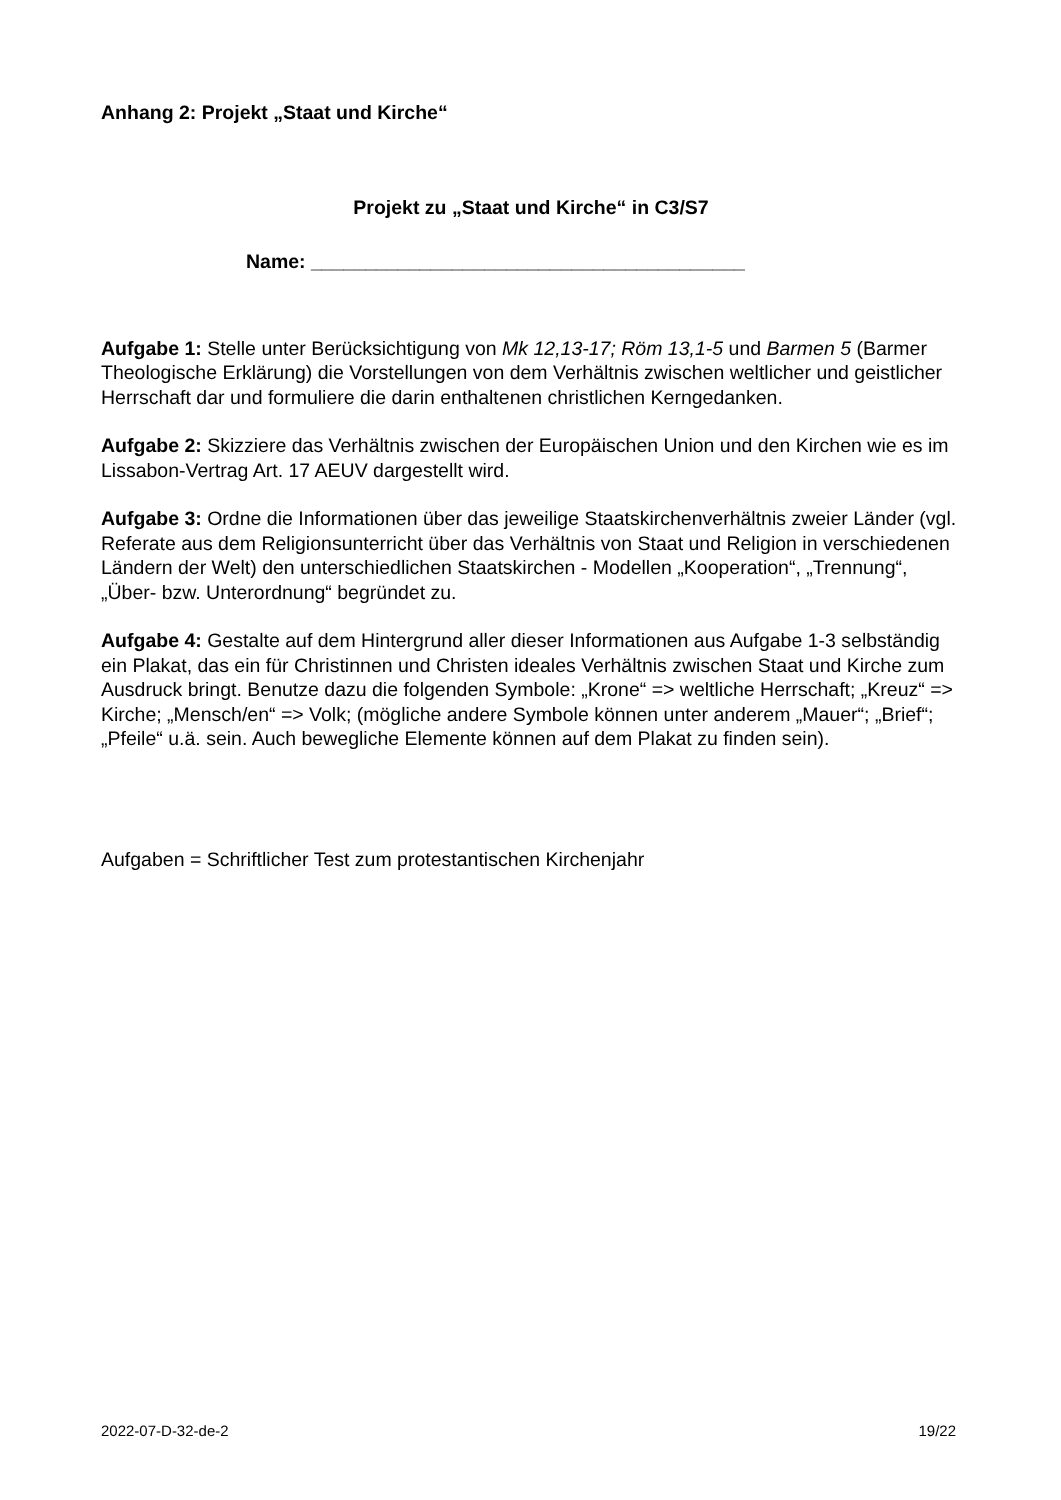Anhang 2: Projekt „Staat und Kirche“
Projekt zu „Staat und Kirche“ in C3/S7
Name: ________________________________________
Aufgabe 1: Stelle unter Berücksichtigung von Mk 12,13-17; Röm 13,1-5 und Barmen 5 (Barmer Theologische Erklärung) die Vorstellungen von dem Verhältnis zwischen weltlicher und geistlicher Herrschaft dar und formuliere die darin enthaltenen christlichen Kerngedanken.
Aufgabe 2: Skizziere das Verhältnis zwischen der Europäischen Union und den Kirchen wie es im Lissabon-Vertrag Art. 17 AEUV dargestellt wird.
Aufgabe 3: Ordne die Informationen über das jeweilige Staatskirchenverhältnis zweier Länder (vgl. Referate aus dem Religionsunterricht über das Verhältnis von Staat und Religion in verschiedenen Ländern der Welt) den unterschiedlichen Staatskirchen - Modellen „Kooperation“, „Trennung“, „Über- bzw. Unterordnung“ begründet zu.
Aufgabe 4: Gestalte auf dem Hintergrund aller dieser Informationen aus Aufgabe 1-3 selbständig ein Plakat, das ein für Christinnen und Christen ideales Verhältnis zwischen Staat und Kirche zum Ausdruck bringt. Benutze dazu die folgenden Symbole: „Krone“ => weltliche Herrschaft; „Kreuz“ => Kirche; „Mensch/en“ => Volk; (mögliche andere Symbole können unter anderem „Mauer“; „Brief“; „Pfeile“ u.ä. sein. Auch bewegliche Elemente können auf dem Plakat zu finden sein).
Aufgaben = Schriftlicher Test zum protestantischen Kirchenjahr
2022-07-D-32-de-2 19/22